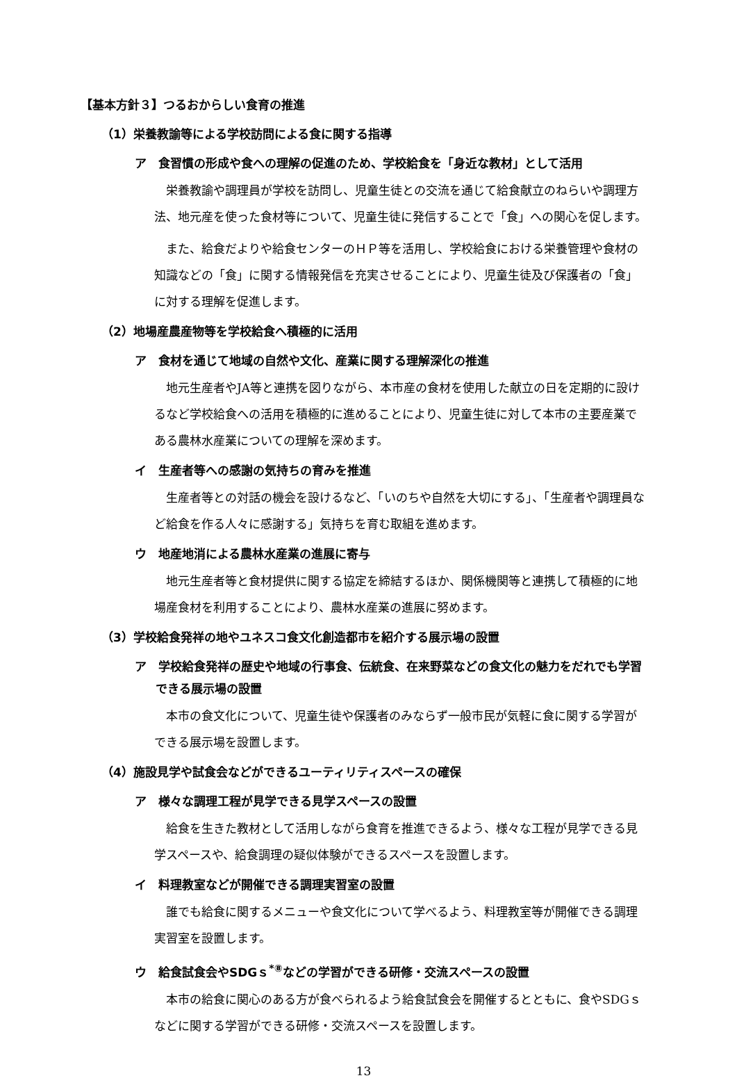【基本方針３】つるおからしい食育の推進
（1）栄養教諭等による学校訪問による食に関する指導
ア　食習慣の形成や食への理解の促進のため、学校給食を「身近な教材」として活用
栄養教諭や調理員が学校を訪問し、児童生徒との交流を通じて給食献立のねらいや調理方法、地元産を使った食材等について、児童生徒に発信することで「食」への関心を促します。
また、給食だよりや給食センターのＨＰ等を活用し、学校給食における栄養管理や食材の知識などの「食」に関する情報発信を充実させることにより、児童生徒及び保護者の「食」に対する理解を促進します。
（2）地場産農産物等を学校給食へ積極的に活用
ア　食材を通じて地域の自然や文化、産業に関する理解深化の推進
地元生産者やJA等と連携を図りながら、本市産の食材を使用した献立の日を定期的に設けるなど学校給食への活用を積極的に進めることにより、児童生徒に対して本市の主要産業である農林水産業についての理解を深めます。
イ　生産者等への感謝の気持ちの育みを推進
生産者等との対話の機会を設けるなど、「いのちや自然を大切にする」、「生産者や調理員など給食を作る人々に感謝する」気持ちを育む取組を進めます。
ウ　地産地消による農林水産業の進展に寄与
地元生産者等と食材提供に関する協定を締結するほか、関係機関等と連携して積極的に地場産食材を利用することにより、農林水産業の進展に努めます。
（3）学校給食発祥の地やユネスコ食文化創造都市を紹介する展示場の設置
ア　学校給食発祥の歴史や地域の行事食、伝統食、在来野菜などの食文化の魅力をだれでも学習できる展示場の設置
本市の食文化について、児童生徒や保護者のみならず一般市民が気軽に食に関する学習ができる展示場を設置します。
（4）施設見学や試食会などができるユーティリティスペースの確保
ア　様々な調理工程が見学できる見学スペースの設置
給食を生きた教材として活用しながら食育を推進できるよう、様々な工程が見学できる見学スペースや、給食調理の疑似体験ができるスペースを設置します。
イ　料理教室などが開催できる調理実習室の設置
誰でも給食に関するメニューや食文化について学べるよう、料理教室等が開催できる調理実習室を設置します。
ウ　給食試食会やSDGｓ<sup>*⑧</sup>などの学習ができる研修・交流スペースの設置
本市の給食に関心のある方が食べられるよう給食試食会を開催するとともに、食やSDGｓなどに関する学習ができる研修・交流スペースを設置します。
13